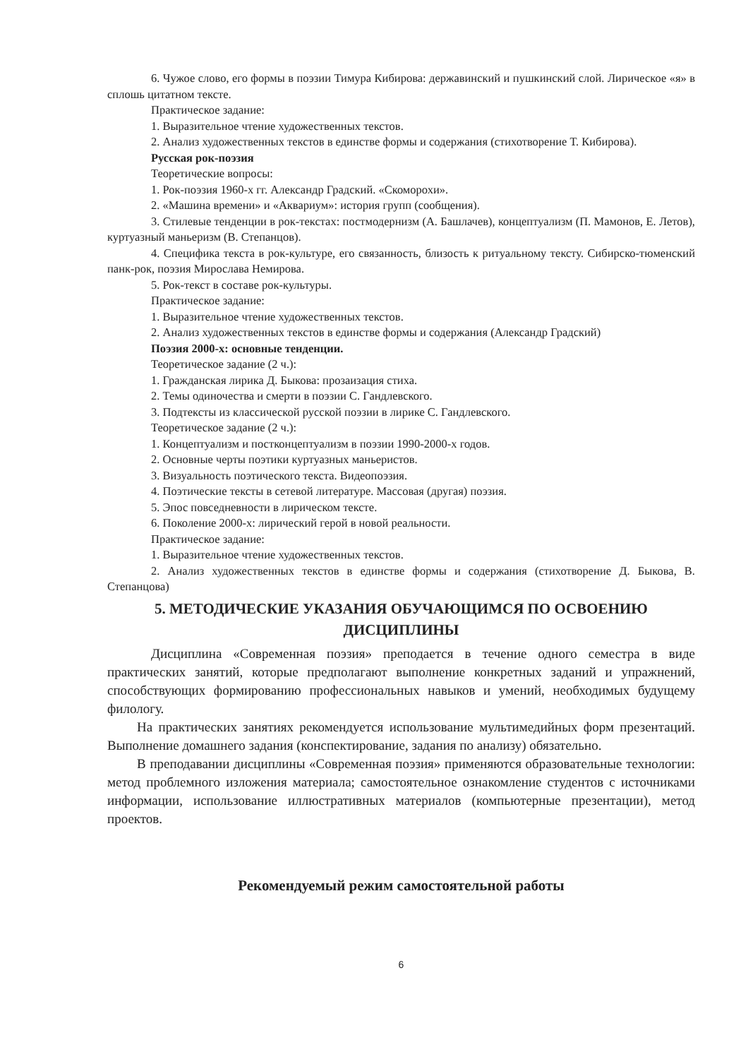6. Чужое слово, его формы в поэзии Тимура Кибирова: державинский и пушкинский слой. Лирическое «я» в сплошь цитатном тексте.
Практическое задание:
1. Выразительное чтение художественных текстов.
2. Анализ художественных текстов в единстве формы и содержания (стихотворение Т. Кибирова).
Русская рок-поэзия
Теоретические вопросы:
1. Рок-поэзия 1960-х гг. Александр Градский. «Скоморохи».
2. «Машина времени» и «Аквариум»: история групп (сообщения).
3. Стилевые тенденции в рок-текстах: постмодернизм (А. Башлачев), концептуализм (П. Мамонов, Е. Летов), куртуазный маньеризм (В. Степанцов).
4. Специфика текста в рок-культуре, его связанность, близость к ритуальному тексту. Сибирско-тюменский панк-рок, поэзия Мирослава Немирова.
5. Рок-текст в составе рок-культуры.
Практическое задание:
1. Выразительное чтение художественных текстов.
2. Анализ художественных текстов в единстве формы и содержания (Александр Градский)
Поэзия 2000-х: основные тенденции.
Теоретическое задание (2 ч.):
1. Гражданская лирика Д. Быкова: прозаизация стиха.
2. Темы одиночества и смерти в поэзии С. Гандлевского.
3. Подтексты из классической русской поэзии в лирике С. Гандлевского.
Теоретическое задание (2 ч.):
1. Концептуализм и постконцептуализм в поэзии 1990-2000-х годов.
2. Основные черты поэтики куртуазных маньеристов.
3. Визуальность поэтического текста. Видеопоэзия.
4. Поэтические тексты в сетевой литературе. Массовая (другая) поэзия.
5. Эпос повседневности в лирическом тексте.
6. Поколение 2000-х: лирический герой в новой реальности.
Практическое задание:
1. Выразительное чтение художественных текстов.
2. Анализ художественных текстов в единстве формы и содержания (стихотворение Д. Быкова, В. Степанцова)
5. МЕТОДИЧЕСКИЕ УКАЗАНИЯ ОБУЧАЮЩИМСЯ ПО ОСВОЕНИЮ ДИСЦИПЛИНЫ
Дисциплина «Современная поэзия» преподается в течение одного семестра в виде практических занятий, которые предполагают выполнение конкретных заданий и упражнений, способствующих формированию профессиональных навыков и умений, необходимых будущему филологу.
На практических занятиях рекомендуется использование мультимедийных форм презентаций. Выполнение домашнего задания (конспектирование, задания по анализу) обязательно.
В преподавании дисциплины «Современная поэзия» применяются образовательные технологии: метод проблемного изложения материала; самостоятельное ознакомление студентов с источниками информации, использование иллюстративных материалов (компьютерные презентации), метод проектов.
Рекомендуемый режим самостоятельной работы
6